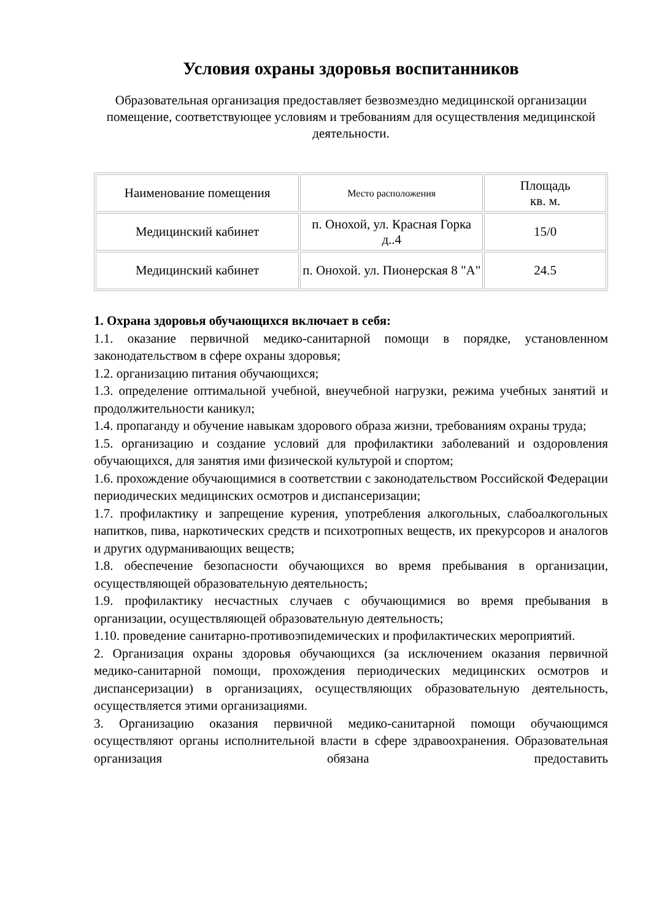Условия охраны здоровья воспитанников
Образовательная организация предоставляет безвозмездно медицинской организации помещение, соответствующее условиям и требованиям для осуществления медицинской деятельности.
| Наименование помещения | Место расположения | Площадь кв. м. |
| Медицинский кабинет | п. Онохой, ул. Красная Горка д..4 | 15/0 |
| Медицинский кабинет | п. Онохой. ул. Пионерская 8 "А" | 24.5 |
1. Охрана здоровья обучающихся включает в себя:
1.1. оказание первичной медико-санитарной помощи в порядке, установленном законодательством в сфере охраны здоровья;
1.2. организацию питания обучающихся;
1.3. определение оптимальной учебной, внеучебной нагрузки, режима учебных занятий и продолжительности каникул;
1.4. пропаганду и обучение навыкам здорового образа жизни, требованиям охраны труда;
1.5. организацию и создание условий для профилактики заболеваний и оздоровления обучающихся, для занятия ими физической культурой и спортом;
1.6. прохождение обучающимися в соответствии с законодательством Российской Федерации периодических медицинских осмотров и диспансеризации;
1.7. профилактику и запрещение курения, употребления алкогольных, слабоалкогольных напитков, пива, наркотических средств и психотропных веществ, их прекурсоров и аналогов и других одурманивающих веществ;
1.8. обеспечение безопасности обучающихся во время пребывания в организации, осуществляющей образовательную деятельность;
1.9. профилактику несчастных случаев с обучающимися во время пребывания в организации, осуществляющей образовательную деятельность;
1.10. проведение санитарно-противоэпидемических и профилактических мероприятий.
2. Организация охраны здоровья обучающихся (за исключением оказания первичной медико-санитарной помощи, прохождения периодических медицинских осмотров и диспансеризации) в организациях, осуществляющих образовательную деятельность, осуществляется этими организациями.
3. Организацию оказания первичной медико-санитарной помощи обучающимся осуществляют органы исполнительной власти в сфере здравоохранения. Образовательная организация обязана предоставить